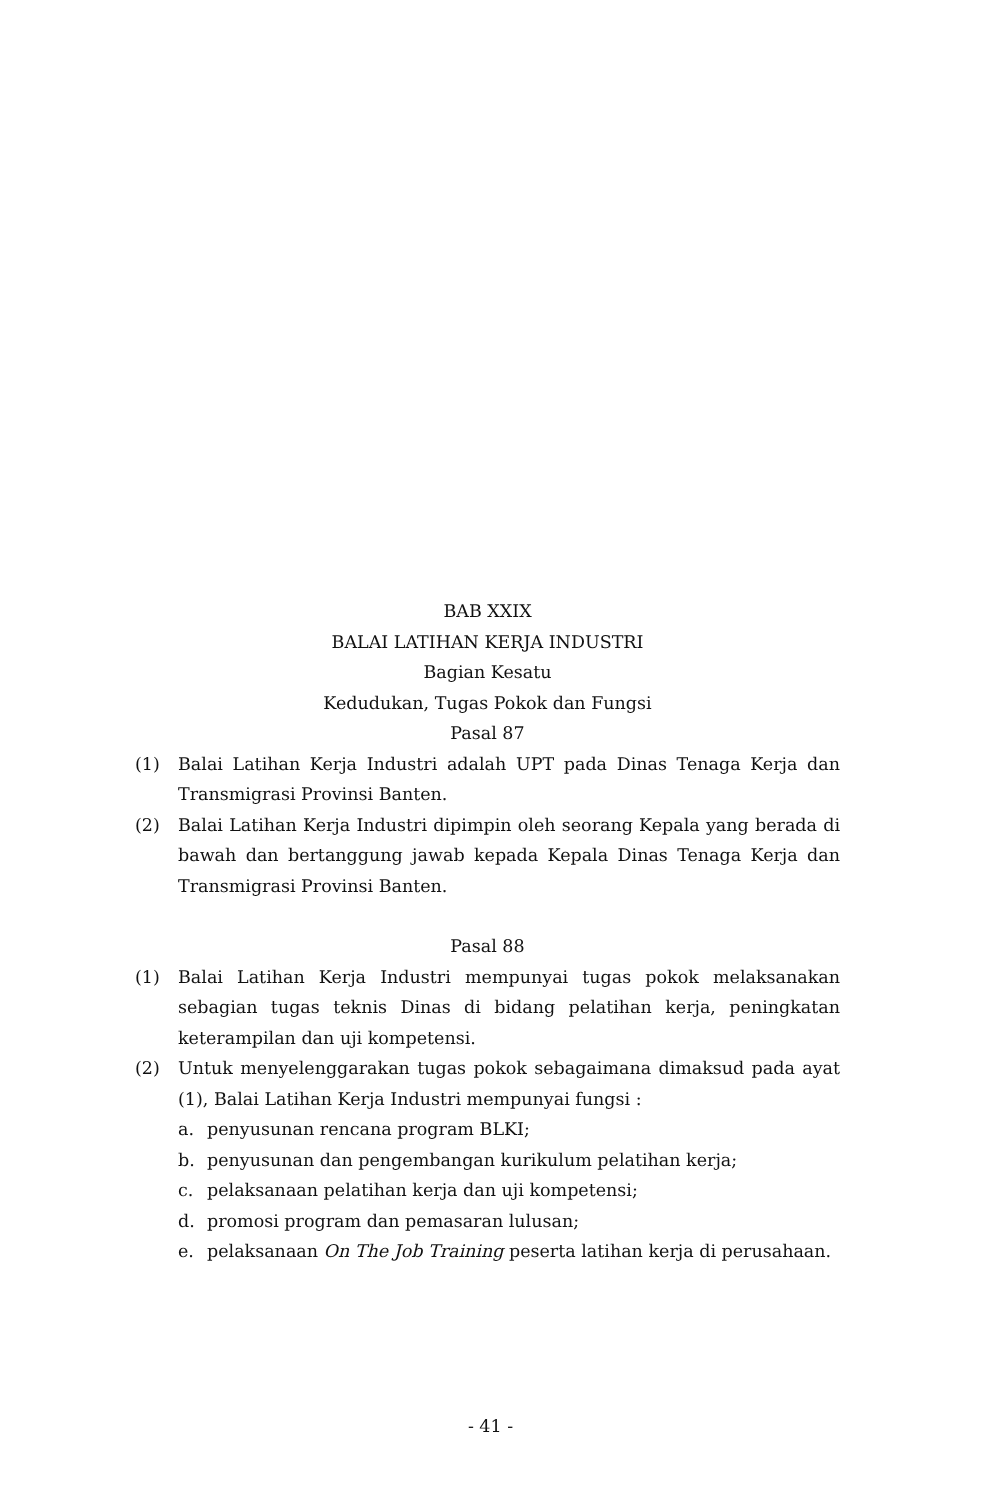BAB XXIX
BALAI LATIHAN KERJA INDUSTRI
Bagian Kesatu
Kedudukan, Tugas Pokok dan Fungsi
Pasal 87
(1) Balai Latihan Kerja Industri adalah UPT pada Dinas Tenaga Kerja dan Transmigrasi Provinsi Banten.
(2) Balai Latihan Kerja Industri dipimpin oleh seorang Kepala yang berada di bawah dan bertanggung jawab kepada Kepala Dinas Tenaga Kerja dan Transmigrasi Provinsi Banten.
Pasal 88
(1) Balai Latihan Kerja Industri mempunyai tugas pokok melaksanakan sebagian tugas teknis Dinas di bidang pelatihan kerja, peningkatan keterampilan dan uji kompetensi.
(2) Untuk menyelenggarakan tugas pokok sebagaimana dimaksud pada ayat (1), Balai Latihan Kerja Industri mempunyai fungsi :
a. penyusunan rencana program BLKI;
b. penyusunan dan pengembangan kurikulum pelatihan kerja;
c. pelaksanaan pelatihan kerja dan uji kompetensi;
d. promosi program dan pemasaran lulusan;
e. pelaksanaan On The Job Training peserta latihan kerja di perusahaan.
- 41 -